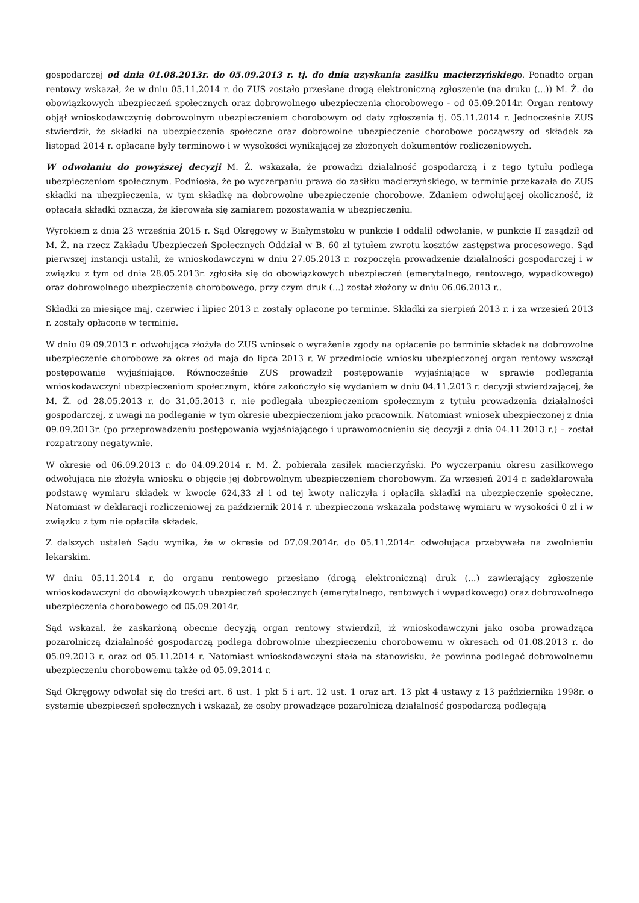gospodarczej od dnia 01.08.2013r. do 05.09.2013 r. tj. do dnia uzyskania zasiłku macierzyńskiego. Ponadto organ rentowy wskazał, że w dniu 05.11.2014 r. do ZUS zostało przesłane drogą elektroniczną zgłoszenie (na druku (...)) M. Ż. do obowiązkowych ubezpieczeń społecznych oraz dobrowolnego ubezpieczenia chorobowego - od 05.09.2014r. Organ rentowy objął wnioskodawczynię dobrowolnym ubezpieczeniem chorobowym od daty zgłoszenia tj. 05.11.2014 r. Jednocześnie ZUS stwierdził, że składki na ubezpieczenia społeczne oraz dobrowolne ubezpieczenie chorobowe począwszy od składek za listopad 2014 r. opłacane były terminowo i w wysokości wynikającej ze złożonych dokumentów rozliczeniowych.
W odwołaniu do powyższej decyzji M. Ż. wskazała, że prowadzi działalność gospodarczą i z tego tytułu podlega ubezpieczeniom społecznym. Podniosła, że po wyczerpaniu prawa do zasiłku macierzyńskiego, w terminie przekazała do ZUS składki na ubezpieczenia, w tym składkę na dobrowolne ubezpieczenie chorobowe. Zdaniem odwołującej okoliczność, iż opłacała składki oznacza, że kierowała się zamiarem pozostawania w ubezpieczeniu.
Wyrokiem z dnia 23 września 2015 r. Sąd Okręgowy w Białymstoku w punkcie I oddalił odwołanie, w punkcie II zasądził od M. Ż. na rzecz Zakładu Ubezpieczeń Społecznych Oddział w B. 60 zł tytułem zwrotu kosztów zastępstwa procesowego. Sąd pierwszej instancji ustalił, że wnioskodawczyni w dniu 27.05.2013 r. rozpoczęła prowadzenie działalności gospodarczej i w związku z tym od dnia 28.05.2013r. zgłosiła się do obowiązkowych ubezpieczeń (emerytalnego, rentowego, wypadkowego) oraz dobrowolnego ubezpieczenia chorobowego, przy czym druk (...) został złożony w dniu 06.06.2013 r..
Składki za miesiące maj, czerwiec i lipiec 2013 r. zostały opłacone po terminie. Składki za sierpień 2013 r. i za wrzesień 2013 r. zostały opłacone w terminie.
W dniu 09.09.2013 r. odwołująca złożyła do ZUS wniosek o wyrażenie zgody na opłacenie po terminie składek na dobrowolne ubezpieczenie chorobowe za okres od maja do lipca 2013 r. W przedmiocie wniosku ubezpieczonej organ rentowy wszczął postępowanie wyjaśniające. Równocześnie ZUS prowadził postępowanie wyjaśniające w sprawie podlegania wnioskodawczyni ubezpieczeniom społecznym, które zakończyło się wydaniem w dniu 04.11.2013 r. decyzji stwierdzającej, że M. Ż. od 28.05.2013 r. do 31.05.2013 r. nie podlegała ubezpieczeniom społecznym z tytułu prowadzenia działalności gospodarczej, z uwagi na podleganie w tym okresie ubezpieczeniom jako pracownik. Natomiast wniosek ubezpieczonej z dnia 09.09.2013r. (po przeprowadzeniu postępowania wyjaśniającego i uprawomocnieniu się decyzji z dnia 04.11.2013 r.) – został rozpatrzony negatywnie.
W okresie od 06.09.2013 r. do 04.09.2014 r. M. Ż. pobierała zasiłek macierzyński. Po wyczerpaniu okresu zasiłkowego odwołująca nie złożyła wniosku o objęcie jej dobrowolnym ubezpieczeniem chorobowym. Za wrzesień 2014 r. zadeklarowała podstawę wymiaru składek w kwocie 624,33 zł i od tej kwoty naliczyła i opłaciła składki na ubezpieczenie społeczne. Natomiast w deklaracji rozliczeniowej za październik 2014 r. ubezpieczona wskazała podstawę wymiaru w wysokości 0 zł i w związku z tym nie opłaciła składek.
Z dalszych ustaleń Sądu wynika, że w okresie od 07.09.2014r. do 05.11.2014r. odwołująca przebywała na zwolnieniu lekarskim.
W dniu 05.11.2014 r. do organu rentowego przesłano (drogą elektroniczną) druk (...) zawierający zgłoszenie wnioskodawczyni do obowiązkowych ubezpieczeń społecznych (emerytalnego, rentowych i wypadkowego) oraz dobrowolnego ubezpieczenia chorobowego od 05.09.2014r.
Sąd wskazał, że zaskarżoną obecnie decyzją organ rentowy stwierdził, iż wnioskodawczyni jako osoba prowadząca pozarolniczą działalność gospodarczą podlega dobrowolnie ubezpieczeniu chorobowemu w okresach od 01.08.2013 r. do 05.09.2013 r. oraz od 05.11.2014 r. Natomiast wnioskodawczyni stała na stanowisku, że powinna podlegać dobrowolnemu ubezpieczeniu chorobowemu także od 05.09.2014 r.
Sąd Okręgowy odwołał się do treści art. 6 ust. 1 pkt 5 i art. 12 ust. 1 oraz art. 13 pkt 4 ustawy z 13 października 1998r. o systemie ubezpieczeń społecznych i wskazał, że osoby prowadzące pozarolniczą działalność gospodarczą podlegają